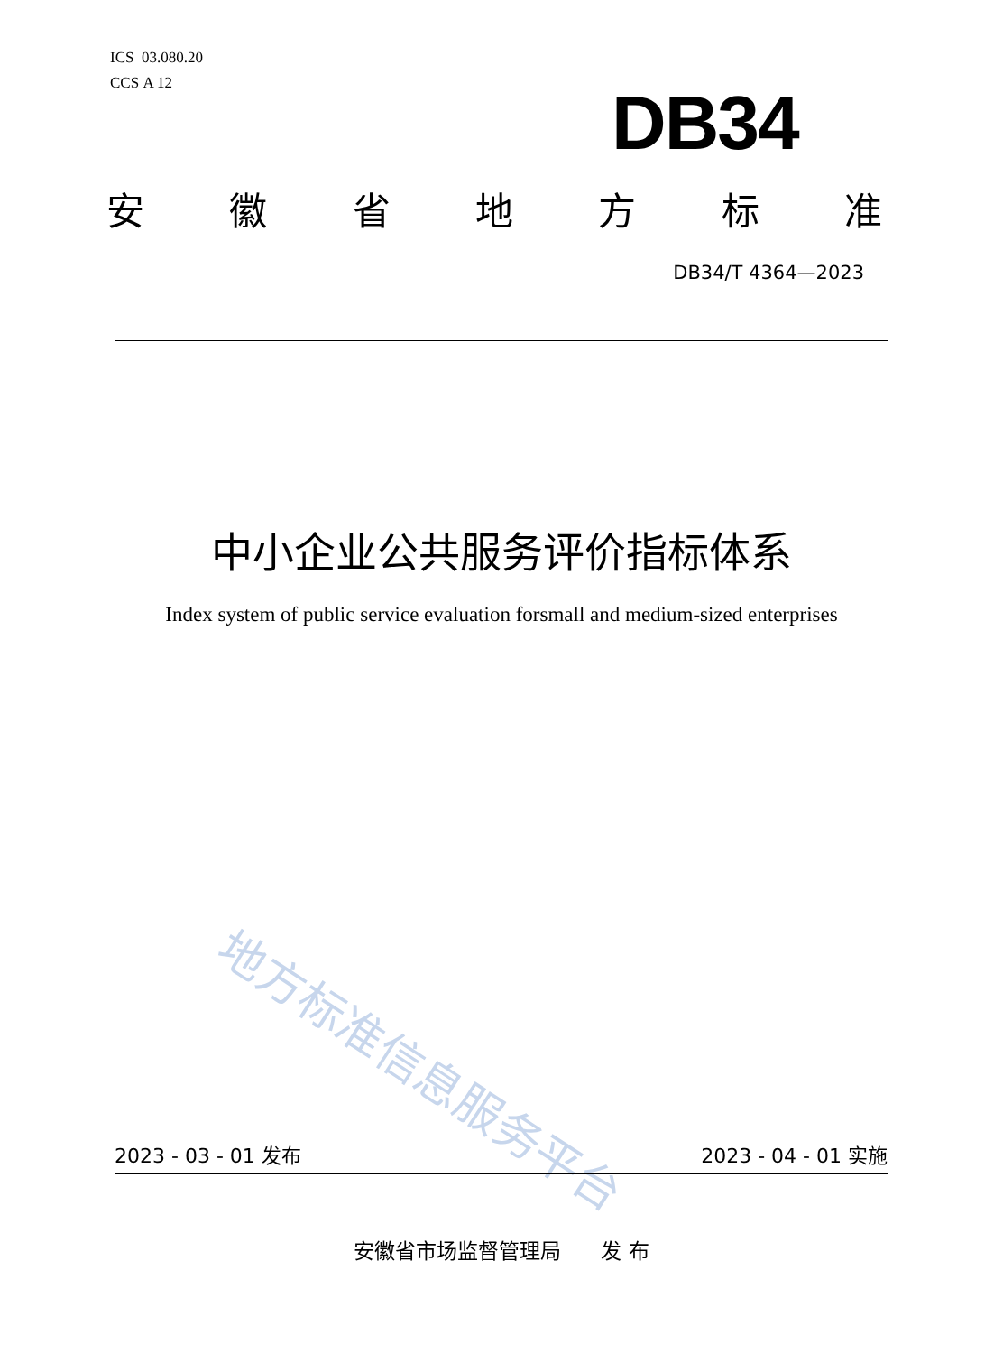ICS 03.080.20
CCS A 12
DB34
安徽省地方标准
DB34/T 4364—2023
中小企业公共服务评价指标体系
Index system of public service evaluation forsmall and medium-sized enterprises
地方标准信息服务平台
2023 - 03 - 01 发布 2023 - 04 - 01 实施
安徽省市场监督管理局 发 布